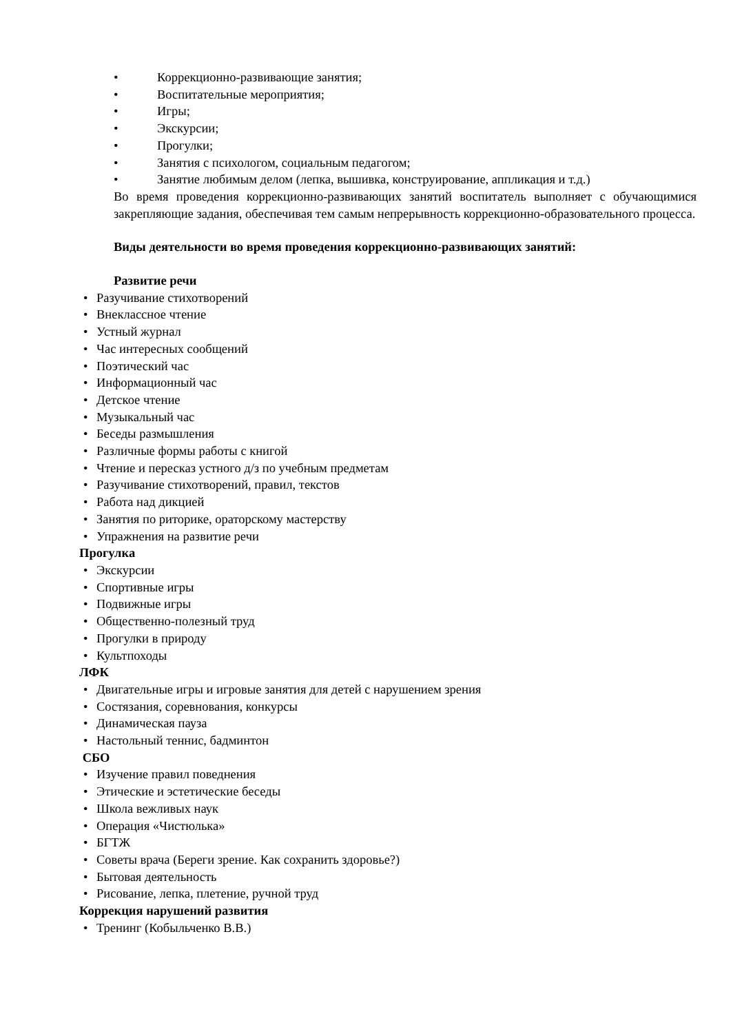• Коррекционно-развивающие занятия;
• Воспитательные мероприятия;
• Игры;
• Экскурсии;
• Прогулки;
• Занятия с психологом, социальным педагогом;
• Занятие любимым делом (лепка, вышивка, конструирование, аппликация и т.д.)
Во время проведения коррекционно-развивающих занятий воспитатель выполняет с обучающимися закрепляющие задания, обеспечивая тем самым непрерывность коррекционно-образовательного процесса.
Виды деятельности во время проведения коррекционно-развивающих занятий:
Развитие речи
• Разучивание стихотворений
• Внеклассное чтение
• Устный журнал
• Час интересных сообщений
• Поэтический час
• Информационный час
• Детское чтение
• Музыкальный час
• Беседы размышления
• Различные формы работы с книгой
• Чтение и пересказ устного д/з по учебным предметам
• Разучивание стихотворений, правил, текстов
• Работа над дикцией
• Занятия по риторике, ораторскому мастерству
• Упражнения на развитие речи
Прогулка
• Экскурсии
• Спортивные игры
• Подвижные игры
• Общественно-полезный труд
• Прогулки в природу
• Культпоходы
ЛФК
• Двигательные игры и игровые занятия для детей с нарушением зрения
• Состязания, соревнования, конкурсы
• Динамическая пауза
• Настольный теннис, бадминтон
СБО
• Изучение правил поведнения
• Этические и эстетические беседы
• Школа вежливых наук
• Операция «Чистюлька»
• БГТЖ
• Советы врача (Береги зрение. Как сохранить здоровье?)
• Бытовая деятельность
• Рисование, лепка, плетение, ручной труд
Коррекция нарушений развития
• Тренинг (Кобыльченко В.В.)